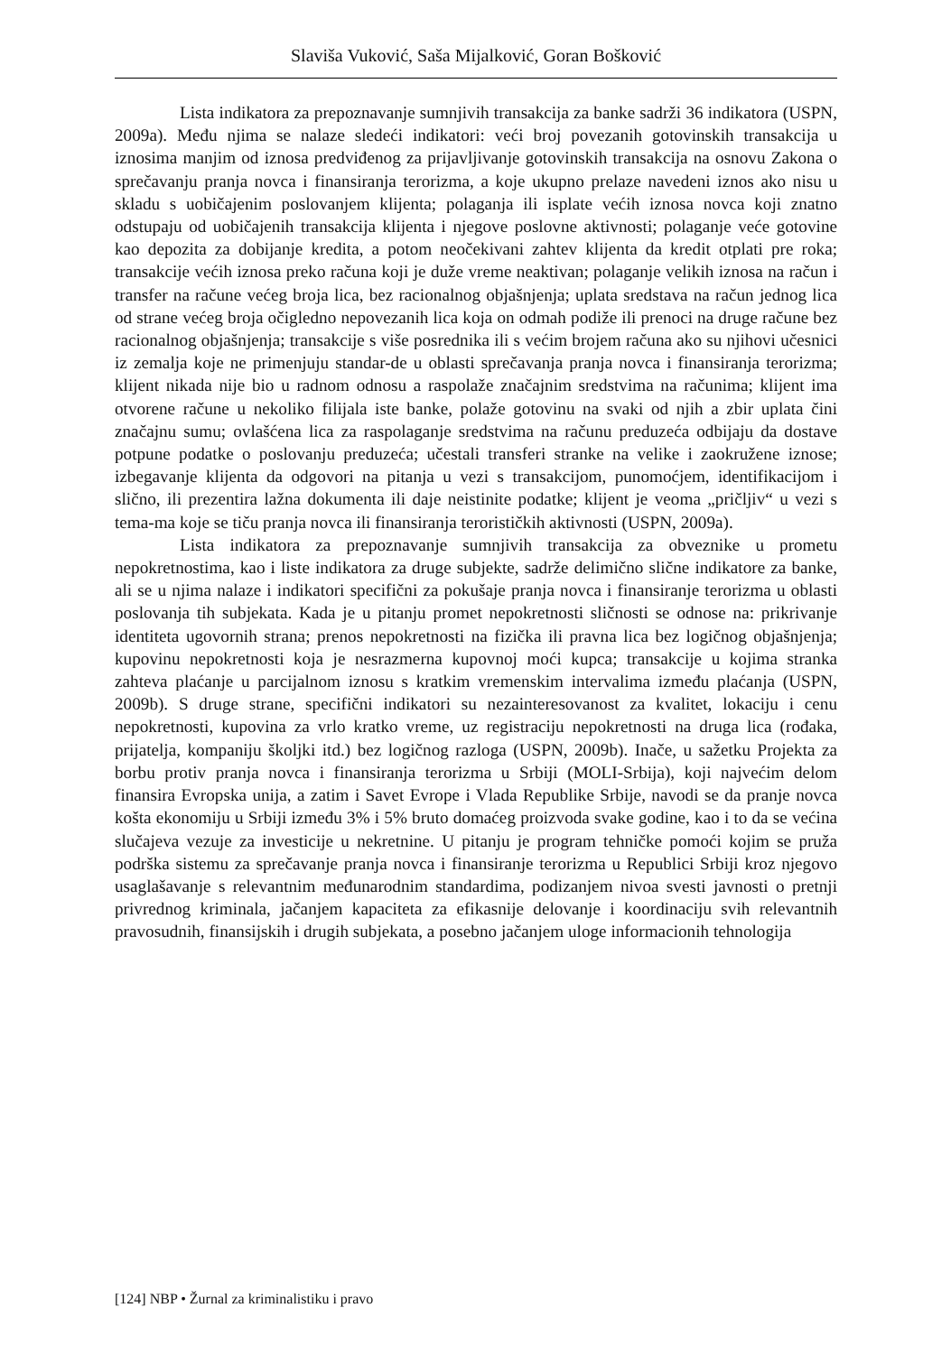Slaviša Vuković, Saša Mijalković, Goran Bošković
Lista indikatora za prepoznavanje sumnjivih transakcija za banke sadrži 36 indikatora (USPN, 2009a). Među njima se nalaze sledeći indikatori: veći broj povezanih gotovinskih transakcija u iznosima manjim od iznosa predviđenog za prijavljivanje gotovinskih transakcija na osnovu Zakona o sprečavanju pranja novca i finansiranja terorizma, a koje ukupno prelaze navedeni iznos ako nisu u skladu s uobičajenim poslovanjem klijenta; polaganja ili isplate većih iznosa novca koji znatno odstupaju od uobičajenih transakcija klijenta i njegove poslovne aktivnosti; polaganje veće gotovine kao depozita za dobijanje kredita, a potom neočekivani zahtev klijenta da kredit otplati pre roka; transakcije većih iznosa preko računa koji je duže vreme neaktivan; polaganje velikih iznosa na račun i transfer na račune većeg broja lica, bez racionalnog objašnjenja; uplata sredstava na račun jednog lica od strane većeg broja očigledno nepovezanih lica koja on odmah podiže ili prenoci na druge račune bez racionalnog objašnjenja; transakcije s više posrednika ili s većim brojem računa ako su njihovi učesnici iz zemalja koje ne primenjuju standar-de u oblasti sprečavanja pranja novca i finansiranja terorizma; klijent nikada nije bio u radnom odnosu a raspolaže značajnim sredstvima na računima; klijent ima otvorene račune u nekoliko filijala iste banke, polaže gotovinu na svaki od njih a zbir uplata čini značajnu sumu; ovlašćena lica za raspolaganje sredstvima na računu preduzeća odbijaju da dostave potpune podatke o poslovanju preduzeća; učestali transferi stranke na velike i zaokružene iznose; izbegavanje klijenta da odgovori na pitanja u vezi s transakcijom, punomoćjem, identifikacijom i slično, ili prezentira lažna dokumenta ili daje neistinite podatke; klijent je veoma „pričljiv“ u vezi s tema-ma koje se tiču pranja novca ili finansiranja terorističkih aktivnosti (USPN, 2009a).
Lista indikatora za prepoznavanje sumnjivih transakcija za obveznike u prometu nepokretnostima, kao i liste indikatora za druge subjekte, sadrže delimično slične indikatore za banke, ali se u njima nalaze i indikatori specifični za pokušaje pranja novca i finansiranje terorizma u oblasti poslovanja tih subjekata. Kada je u pitanju promet nepokretnosti sličnosti se odnose na: prikrivanje identiteta ugovornih strana; prenos nepokretnosti na fizička ili pravna lica bez logičnog objašnjenja; kupovinu nepokretnosti koja je nesrazmerna kupovnoj moći kupca; transakcije u kojima stranka zahteva plaćanje u parcijalnom iznosu s kratkim vremenskim intervalima između plaćanja (USPN, 2009b). S druge strane, specifični indikatori su nezainteresovanost za kvalitet, lokaciju i cenu nepokretnosti, kupovina za vrlo kratko vreme, uz registraciju nepokretnosti na druga lica (rođaka, prijatelja, kompaniju školjki itd.) bez logičnog razloga (USPN, 2009b). Inače, u sažetku Projekta za borbu protiv pranja novca i finansiranja terorizma u Srbiji (MOLI-Srbija), koji najvećim delom finansira Evropska unija, a zatim i Savet Evrope i Vlada Republike Srbije, navodi se da pranje novca košta ekonomiju u Srbiji između 3% i 5% bruto domaćeg proizvoda svake godine, kao i to da se većina slučajeva vezuje za investicije u nekretnine. U pitanju je program tehničke pomoći kojim se pruža podrška sistemu za sprečavanje pranja novca i finansiranje terorizma u Republici Srbiji kroz njegovo usaglašavanje s relevantnim međunarodnim standardima, podizanjem nivoa svesti javnosti o pretnji privrednog kriminala, jačanjem kapaciteta za efikasnije delovanje i koordinaciju svih relevantnih pravosudnih, finansijskih i drugih subjekata, a posebno jačanjem uloge informacionih tehnologija
[124] NBP • Žurnal za kriminalistiku i pravo